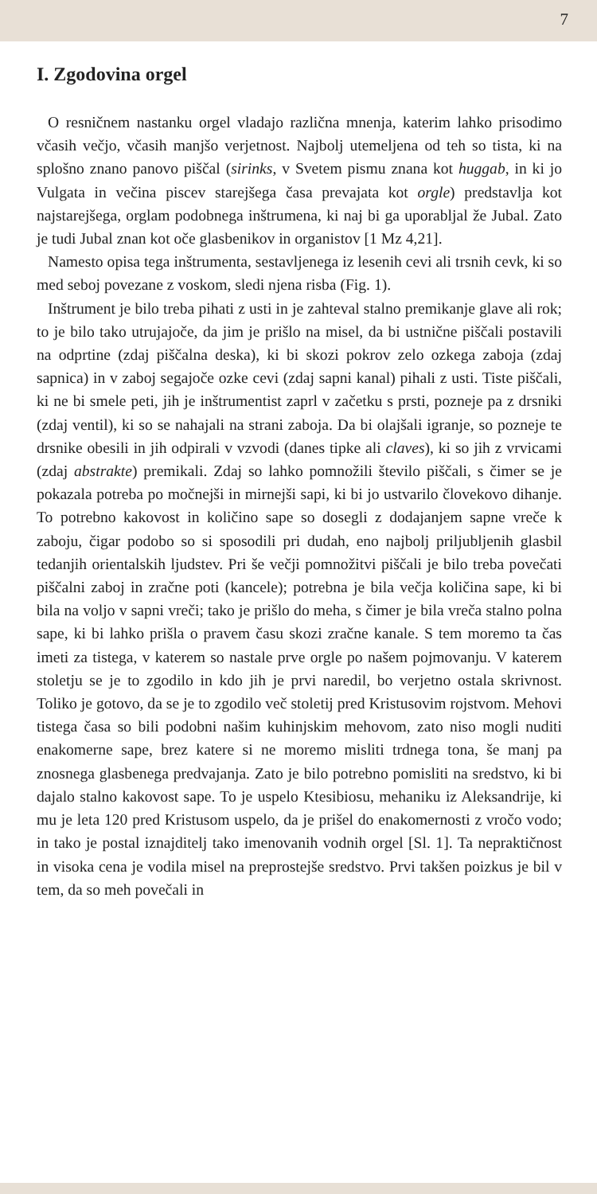7
I. Zgodovina orgel
O resničnem nastanku orgel vladajo različna mnenja, katerim lahko prisodimo včasih večjo, včasih manjšo verjetnost. Najbolj utemeljena od teh so tista, ki na splošno znano panovo piščal (sirinks, v Svetem pismu znana kot huggab, in ki jo Vulgata in večina piscev starejšega časa prevajata kot orgle) predstavlja kot najstarejšega, orglam podobnega inštrumena, ki naj bi ga uporabljal že Jubal. Zato je tudi Jubal znan kot oče glasbenikov in organistov [1 Mz 4,21].
Namesto opisa tega inštrumenta, sestavljenega iz lesenih cevi ali trsnih cevk, ki so med seboj povezane z voskom, sledi njena risba (Fig. 1).
Inštrument je bilo treba pihati z usti in je zahteval stalno premikanje glave ali rok; to je bilo tako utrujajoče, da jim je prišlo na misel, da bi ustnične piščali postavili na odprtine (zdaj piščalna deska), ki bi skozi pokrov zelo ozkega zaboja (zdaj sapnica) in v zaboj segajoče ozke cevi (zdaj sapni kanal) pihali z usti. Tiste piščali, ki ne bi smele peti, jih je inštrumentist zaprl v začetku s prsti, pozneje pa z drsniki (zdaj ventil), ki so se nahajali na strani zaboja. Da bi olajšali igranje, so pozneje te drsnike obesili in jih odpirali v vzvodi (danes tipke ali claves), ki so jih z vrvicami (zdaj abstrakte) premikali. Zdaj so lahko pomnožili število piščali, s čimer se je pokazala potreba po močnejši in mirnejši sapi, ki bi jo ustvarilo človekovo dihanje. To potrebno kakovost in količino sape so dosegli z dodajanjem sapne vreče k zaboju, čigar podobo so si sposodili pri dudah, eno najbolj priljubljenih glasbil tedanjih orientalskih ljudstev. Pri še večji pomnožitvi piščali je bilo treba povečati piščalni zaboj in zračne poti (kancele); potrebna je bila večja količina sape, ki bi bila na voljo v sapni vreči; tako je prišlo do meha, s čimer je bila vreča stalno polna sape, ki bi lahko prišla o pravem času skozi zračne kanale. S tem moremo ta čas imeti za tistega, v katerem so nastale prve orgle po našem pojmovanju. V katerem stoletju se je to zgodilo in kdo jih je prvi naredil, bo verjetno ostala skrivnost. Toliko je gotovo, da se je to zgodilo več stoletij pred Kristusovim rojstvom. Mehovi tistega časa so bili podobni našim kuhinjskim mehovom, zato niso mogli nuditi enakomerne sape, brez katere si ne moremo misliti trdnega tona, še manj pa znosnega glasbenega predvajanja. Zato je bilo potrebno pomisliti na sredstvo, ki bi dajalo stalno kakovost sape. To je uspelo Ktesibiosu, mehaniku iz Aleksandrije, ki mu je leta 120 pred Kristusom uspelo, da je prišel do enakomernosti z vročo vodo; in tako je postal iznajditelj tako imenovanih vodnih orgel [Sl. 1]. Ta nepraktičnost in visoka cena je vodila misel na preprostejše sredstvo. Prvi takšen poizkus je bil v tem, da so meh povečali in